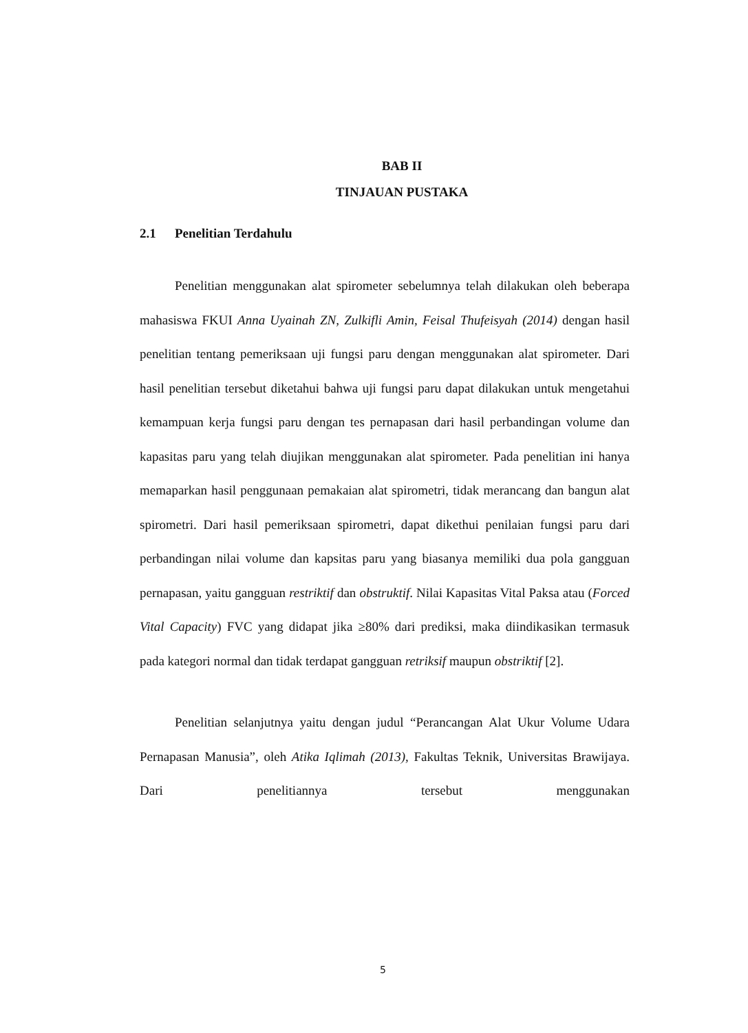BAB II
TINJAUAN PUSTAKA
2.1 Penelitian Terdahulu
Penelitian menggunakan alat spirometer sebelumnya telah dilakukan oleh beberapa mahasiswa FKUI Anna Uyainah ZN, Zulkifli Amin, Feisal Thufeisyah (2014) dengan hasil penelitian tentang pemeriksaan uji fungsi paru dengan menggunakan alat spirometer. Dari hasil penelitian tersebut diketahui bahwa uji fungsi paru dapat dilakukan untuk mengetahui kemampuan kerja fungsi paru dengan tes pernapasan dari hasil perbandingan volume dan kapasitas paru yang telah diujikan menggunakan alat spirometer. Pada penelitian ini hanya memaparkan hasil penggunaan pemakaian alat spirometri, tidak merancang dan bangun alat spirometri. Dari hasil pemeriksaan spirometri, dapat dikethui penilaian fungsi paru dari perbandingan nilai volume dan kapsitas paru yang biasanya memiliki dua pola gangguan pernapasan, yaitu gangguan restriktif dan obstruktif. Nilai Kapasitas Vital Paksa atau (Forced Vital Capacity) FVC yang didapat jika ≥80% dari prediksi, maka diindikasikan termasuk pada kategori normal dan tidak terdapat gangguan retriksif maupun obstriktif [2].
Penelitian selanjutnya yaitu dengan judul “Perancangan Alat Ukur Volume Udara Pernapasan Manusia”, oleh Atika Iqlimah (2013), Fakultas Teknik, Universitas Brawijaya. Dari penelitiannya tersebut menggunakan
5